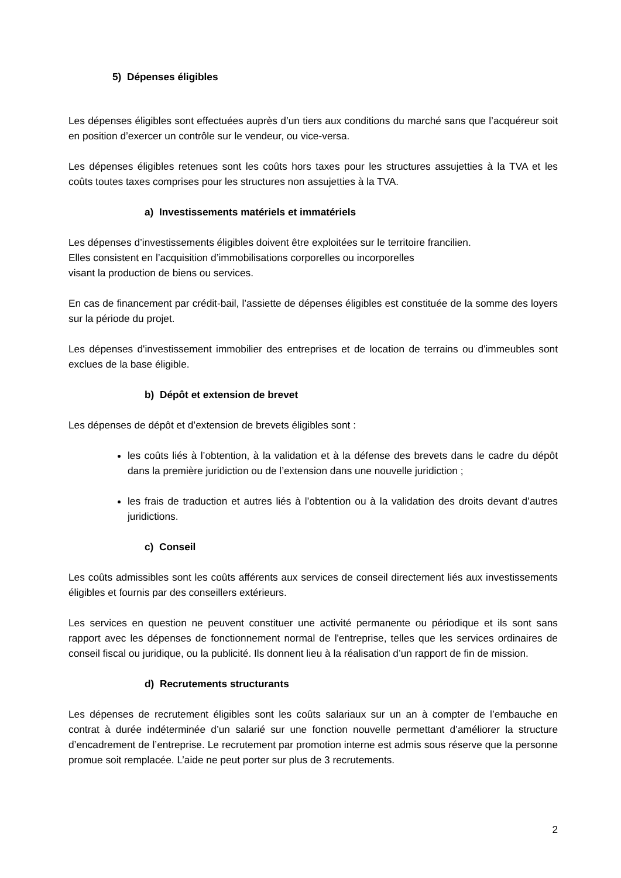5) Dépenses éligibles
Les dépenses éligibles sont effectuées auprès d’un tiers aux conditions du marché sans que l’acquéreur soit en position d’exercer un contrôle sur le vendeur, ou vice-versa.
Les dépenses éligibles retenues sont les coûts hors taxes pour les structures assujetties à la TVA et les coûts toutes taxes comprises pour les structures non assujetties à la TVA.
a) Investissements matériels et immatériels
Les dépenses d’investissements éligibles doivent être exploitées sur le territoire francilien.
Elles consistent en l’acquisition d’immobilisations corporelles ou incorporelles
visant la production de biens ou services.
En cas de financement par crédit-bail, l’assiette de dépenses éligibles est constituée de la somme des loyers sur la période du projet.
Les dépenses d'investissement immobilier des entreprises et de location de terrains ou d'immeubles sont exclues de la base éligible.
b) Dépôt et extension de brevet
Les dépenses de dépôt et d’extension de brevets éligibles sont :
les coûts liés à l’obtention, à la validation et à la défense des brevets dans le cadre du dépôt dans la première juridiction ou de l’extension dans une nouvelle juridiction ;
les frais de traduction et autres liés à l’obtention ou à la validation des droits devant d’autres juridictions.
c) Conseil
Les coûts admissibles sont les coûts afférents aux services de conseil directement liés aux investissements éligibles et fournis par des conseillers extérieurs.
Les services en question ne peuvent constituer une activité permanente ou périodique et ils sont sans rapport avec les dépenses de fonctionnement normal de l'entreprise, telles que les services ordinaires de conseil fiscal ou juridique, ou la publicité. Ils donnent lieu à la réalisation d’un rapport de fin de mission.
d) Recrutements structurants
Les dépenses de recrutement éligibles sont les coûts salariaux sur un an à compter de l’embauche en contrat à durée indéterminée d’un salarié sur une fonction nouvelle permettant d’améliorer la structure d’encadrement de l’entreprise. Le recrutement par promotion interne est admis sous réserve que la personne promue soit remplacée. L’aide ne peut porter sur plus de 3 recrutements.
2